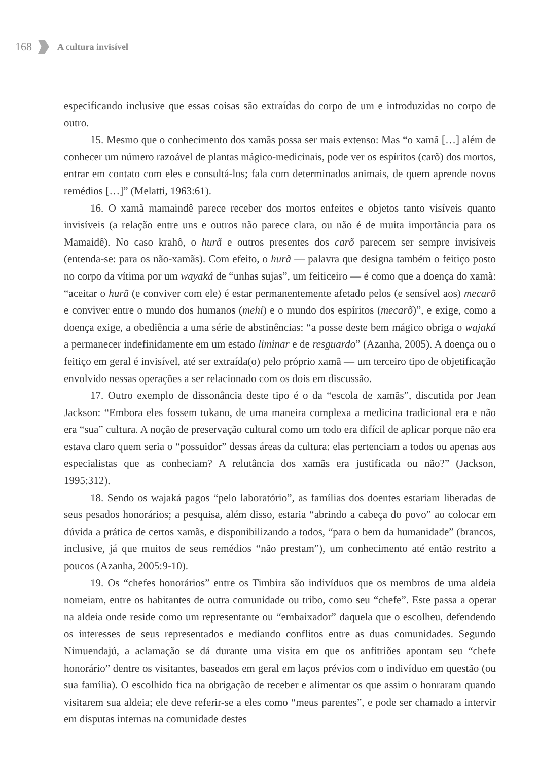168 A cultura invisível
especificando inclusive que essas coisas são extraídas do corpo de um e introduzidas no corpo de outro.
15. Mesmo que o conhecimento dos xamãs possa ser mais extenso: Mas “o xamã […] além de conhecer um número razoável de plantas mágico-medicinais, pode ver os espíritos (carõ) dos mortos, entrar em contato com eles e consultá-los; fala com determinados animais, de quem aprende novos remédios […]” (Melatti, 1963:61).
16. O xamã mamaindê parece receber dos mortos enfeites e objetos tanto visíveis quanto invisíveis (a relação entre uns e outros não parece clara, ou não é de muita importância para os Mamaidê). No caso krahô, o hurã e outros presentes dos carõ parecem ser sempre invisíveis (entenda-se: para os não-xamãs). Com efeito, o hurã — palavra que designa também o feitiço posto no corpo da vítima por um wayaká de “unhas sujas”, um feiticeiro — é como que a doença do xamã: “aceitar o hurã (e conviver com ele) é estar permanentemente afetado pelos (e sensível aos) mecarõ e conviver entre o mundo dos humanos (mehi) e o mundo dos espíritos (mecarõ)”, e exige, como a doença exige, a obediência a uma série de abstinências: “a posse deste bem mágico obriga o wajaká a permanecer indefinidamente em um estado liminar e de resguardo” (Azanha, 2005). A doença ou o feitiço em geral é invisível, até ser extraída(o) pelo próprio xamã — um terceiro tipo de objetificação envolvido nessas operações a ser relacionado com os dois em discussão.
17. Outro exemplo de dissonância deste tipo é o da “escola de xamãs”, discutida por Jean Jackson: “Embora eles fossem tukano, de uma maneira complexa a medicina tradicional era e não era “sua” cultura. A noção de preservação cultural como um todo era difícil de aplicar porque não era estava claro quem seria o “possuidor” dessas áreas da cultura: elas pertenciam a todos ou apenas aos especialistas que as conheciam? A relutância dos xamãs era justificada ou não?” (Jackson, 1995:312).
18. Sendo os wajaká pagos “pelo laboratório”, as famílias dos doentes estariam liberadas de seus pesados honorários; a pesquisa, além disso, estaria “abrindo a cabeça do povo” ao colocar em dúvida a prática de certos xamãs, e disponibilizando a todos, “para o bem da humanidade” (brancos, inclusive, já que muitos de seus remédios “não prestam”), um conhecimento até então restrito a poucos (Azanha, 2005:9-10).
19. Os “chefes honorários” entre os Timbira são indivíduos que os membros de uma aldeia nomeiam, entre os habitantes de outra comunidade ou tribo, como seu “chefe”. Este passa a operar na aldeia onde reside como um representante ou “embaixador” daquela que o escolheu, defendendo os interesses de seus representados e mediando conflitos entre as duas comunidades. Segundo Nimuendajú, a aclamação se dá durante uma visita em que os anfitriões apontam seu “chefe honorário” dentre os visitantes, baseados em geral em laços prévios com o indivíduo em questão (ou sua família). O escolhido fica na obrigação de receber e alimentar os que assim o honraram quando visitarem sua aldeia; ele deve referir-se a eles como “meus parentes”, e pode ser chamado a intervir em disputas internas na comunidade destes